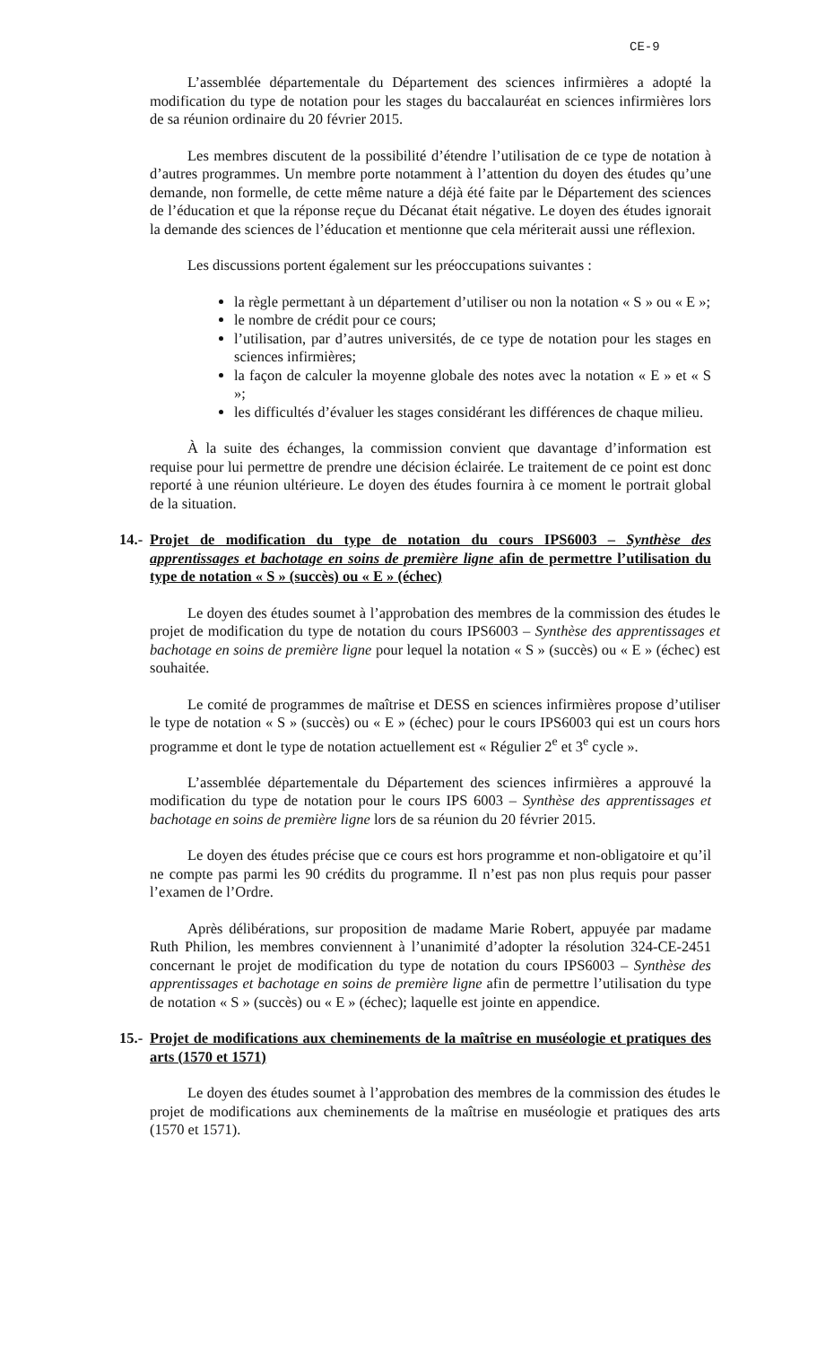CE-9
L’assemblée départementale du Département des sciences infirmières a adopté la modification du type de notation pour les stages du baccalauréat en sciences infirmières lors de sa réunion ordinaire du 20 février 2015.
Les membres discutent de la possibilité d’étendre l’utilisation de ce type de notation à d’autres programmes. Un membre porte notamment à l’attention du doyen des études qu’une demande, non formelle, de cette même nature a déjà été faite par le Département des sciences de l’éducation et que la réponse reçue du Décanat était négative. Le doyen des études ignorait la demande des sciences de l’éducation et mentionne que cela mériterait aussi une réflexion.
Les discussions portent également sur les préoccupations suivantes :
la règle permettant à un département d’utiliser ou non la notation « S » ou « E »;
le nombre de crédit pour ce cours;
l’utilisation, par d’autres universités, de ce type de notation pour les stages en sciences infirmières;
la façon de calculer la moyenne globale des notes avec la notation « E » et « S »;
les difficultés d’évaluer les stages considérant les différences de chaque milieu.
À la suite des échanges, la commission convient que davantage d’information est requise pour lui permettre de prendre une décision éclairée. Le traitement de ce point est donc reporté à une réunion ultérieure. Le doyen des études fournira à ce moment le portrait global de la situation.
14.- Projet de modification du type de notation du cours IPS6003 – Synthèse des apprentissages et bachotage en soins de première ligne afin de permettre l’utilisation du type de notation « S » (succès) ou « E » (échec)
Le doyen des études soumet à l’approbation des membres de la commission des études le projet de modification du type de notation du cours IPS6003 – Synthèse des apprentissages et bachotage en soins de première ligne pour lequel la notation « S » (succès) ou « E » (échec) est souhaitée.
Le comité de programmes de maîtrise et DESS en sciences infirmières propose d’utiliser le type de notation « S » (succès) ou « E » (échec) pour le cours IPS6003 qui est un cours hors programme et dont le type de notation actuellement est « Régulier 2<sup>e</sup> et 3<sup>e</sup> cycle ».
L’assemblée départementale du Département des sciences infirmières a approuvé la modification du type de notation pour le cours IPS 6003 – Synthèse des apprentissages et bachotage en soins de première ligne lors de sa réunion du 20 février 2015.
Le doyen des études précise que ce cours est hors programme et non-obligatoire et qu’il ne compte pas parmi les 90 crédits du programme. Il n’est pas non plus requis pour passer l’examen de l’Ordre.
Après délibérations, sur proposition de madame Marie Robert, appuyée par madame Ruth Philion, les membres conviennent à l’unanimité d’adopter la résolution 324-CE-2451 concernant le projet de modification du type de notation du cours IPS6003 – Synthèse des apprentissages et bachotage en soins de première ligne afin de permettre l’utilisation du type de notation « S » (succès) ou « E » (échec); laquelle est jointe en appendice.
15.- Projet de modifications aux cheminements de la maîtrise en muséologie et pratiques des arts (1570 et 1571)
Le doyen des études soumet à l’approbation des membres de la commission des études le projet de modifications aux cheminements de la maîtrise en muséologie et pratiques des arts (1570 et 1571).